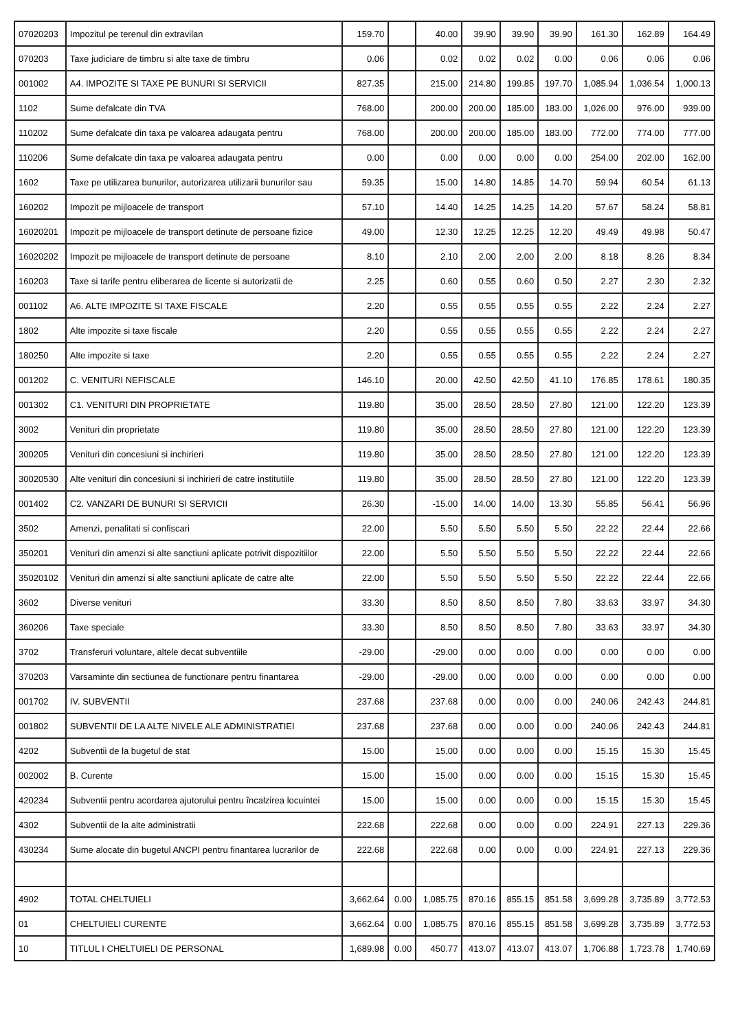| 07020203 | Impozitul pe terenul din extravilan | 159.70 | | 40.00 | 39.90 | 39.90 | 39.90 | 161.30 | 162.89 | 164.49 |
| 070203 | Taxe judiciare de timbru si alte taxe de timbru | 0.06 | | 0.02 | 0.02 | 0.02 | 0.00 | 0.06 | 0.06 | 0.06 |
| 001002 | A4. IMPOZITE SI TAXE PE BUNURI SI SERVICII | 827.35 | | 215.00 | 214.80 | 199.85 | 197.70 | 1,085.94 | 1,036.54 | 1,000.13 |
| 1102 | Sume defalcate din TVA | 768.00 | | 200.00 | 200.00 | 185.00 | 183.00 | 1,026.00 | 976.00 | 939.00 |
| 110202 | Sume defalcate din taxa pe valoarea adaugata pentru | 768.00 | | 200.00 | 200.00 | 185.00 | 183.00 | 772.00 | 774.00 | 777.00 |
| 110206 | Sume defalcate din taxa pe valoarea adaugata pentru | 0.00 | | 0.00 | 0.00 | 0.00 | 0.00 | 254.00 | 202.00 | 162.00 |
| 1602 | Taxe pe utilizarea bunurilor, autorizarea utilizarii bunurilor sau | 59.35 | | 15.00 | 14.80 | 14.85 | 14.70 | 59.94 | 60.54 | 61.13 |
| 160202 | Impozit pe mijloacele de transport | 57.10 | | 14.40 | 14.25 | 14.25 | 14.20 | 57.67 | 58.24 | 58.81 |
| 16020201 | Impozit pe mijloacele de transport detinute de persoane fizice | 49.00 | | 12.30 | 12.25 | 12.25 | 12.20 | 49.49 | 49.98 | 50.47 |
| 16020202 | Impozit pe mijloacele de transport detinute de persoane | 8.10 | | 2.10 | 2.00 | 2.00 | 2.00 | 8.18 | 8.26 | 8.34 |
| 160203 | Taxe si tarife pentru eliberarea de licente si autorizatii de | 2.25 | | 0.60 | 0.55 | 0.60 | 0.50 | 2.27 | 2.30 | 2.32 |
| 001102 | A6. ALTE IMPOZITE SI TAXE FISCALE | 2.20 | | 0.55 | 0.55 | 0.55 | 0.55 | 2.22 | 2.24 | 2.27 |
| 1802 | Alte impozite si taxe fiscale | 2.20 | | 0.55 | 0.55 | 0.55 | 0.55 | 2.22 | 2.24 | 2.27 |
| 180250 | Alte impozite si taxe | 2.20 | | 0.55 | 0.55 | 0.55 | 0.55 | 2.22 | 2.24 | 2.27 |
| 001202 | C. VENITURI NEFISCALE | 146.10 | | 20.00 | 42.50 | 42.50 | 41.10 | 176.85 | 178.61 | 180.35 |
| 001302 | C1. VENITURI DIN PROPRIETATE | 119.80 | | 35.00 | 28.50 | 28.50 | 27.80 | 121.00 | 122.20 | 123.39 |
| 3002 | Venituri din proprietate | 119.80 | | 35.00 | 28.50 | 28.50 | 27.80 | 121.00 | 122.20 | 123.39 |
| 300205 | Venituri din concesiuni si inchirieri | 119.80 | | 35.00 | 28.50 | 28.50 | 27.80 | 121.00 | 122.20 | 123.39 |
| 30020530 | Alte venituri din concesiuni si inchirieri de catre institutiile | 119.80 | | 35.00 | 28.50 | 28.50 | 27.80 | 121.00 | 122.20 | 123.39 |
| 001402 | C2. VANZARI DE BUNURI SI SERVICII | 26.30 | | -15.00 | 14.00 | 14.00 | 13.30 | 55.85 | 56.41 | 56.96 |
| 3502 | Amenzi, penalitati si confiscari | 22.00 | | 5.50 | 5.50 | 5.50 | 5.50 | 22.22 | 22.44 | 22.66 |
| 350201 | Venituri din amenzi si alte sanctiuni aplicate potrivit dispozitiilor | 22.00 | | 5.50 | 5.50 | 5.50 | 5.50 | 22.22 | 22.44 | 22.66 |
| 35020102 | Venituri din amenzi si alte sanctiuni aplicate de catre alte | 22.00 | | 5.50 | 5.50 | 5.50 | 5.50 | 22.22 | 22.44 | 22.66 |
| 3602 | Diverse venituri | 33.30 | | 8.50 | 8.50 | 8.50 | 7.80 | 33.63 | 33.97 | 34.30 |
| 360206 | Taxe speciale | 33.30 | | 8.50 | 8.50 | 8.50 | 7.80 | 33.63 | 33.97 | 34.30 |
| 3702 | Transferuri voluntare, altele decat subventiile | -29.00 | | -29.00 | 0.00 | 0.00 | 0.00 | 0.00 | 0.00 | 0.00 |
| 370203 | Varsaminte din sectiunea de functionare pentru finantarea | -29.00 | | -29.00 | 0.00 | 0.00 | 0.00 | 0.00 | 0.00 | 0.00 |
| 001702 | IV. SUBVENTII | 237.68 | | 237.68 | 0.00 | 0.00 | 0.00 | 240.06 | 242.43 | 244.81 |
| 001802 | SUBVENTII DE LA ALTE NIVELE ALE ADMINISTRATIEI | 237.68 | | 237.68 | 0.00 | 0.00 | 0.00 | 240.06 | 242.43 | 244.81 |
| 4202 | Subventii de la bugetul de stat | 15.00 | | 15.00 | 0.00 | 0.00 | 0.00 | 15.15 | 15.30 | 15.45 |
| 002002 | B. Curente | 15.00 | | 15.00 | 0.00 | 0.00 | 0.00 | 15.15 | 15.30 | 15.45 |
| 420234 | Subventii pentru acordarea ajutorului pentru încalzirea locuintei | 15.00 | | 15.00 | 0.00 | 0.00 | 0.00 | 15.15 | 15.30 | 15.45 |
| 4302 | Subventii de la alte administratii | 222.68 | | 222.68 | 0.00 | 0.00 | 0.00 | 224.91 | 227.13 | 229.36 |
| 430234 | Sume alocate din bugetul ANCPI pentru finantarea lucrarilor de | 222.68 | | 222.68 | 0.00 | 0.00 | 0.00 | 224.91 | 227.13 | 229.36 |
| 4902 | TOTAL CHELTUIELI | 3,662.64 | 0.00 | 1,085.75 | 870.16 | 855.15 | 851.58 | 3,699.28 | 3,735.89 | 3,772.53 |
| 01 | CHELTUIELI CURENTE | 3,662.64 | 0.00 | 1,085.75 | 870.16 | 855.15 | 851.58 | 3,699.28 | 3,735.89 | 3,772.53 |
| 10 | TITLUL I CHELTUIELI DE PERSONAL | 1,689.98 | 0.00 | 450.77 | 413.07 | 413.07 | 413.07 | 1,706.88 | 1,723.78 | 1,740.69 |